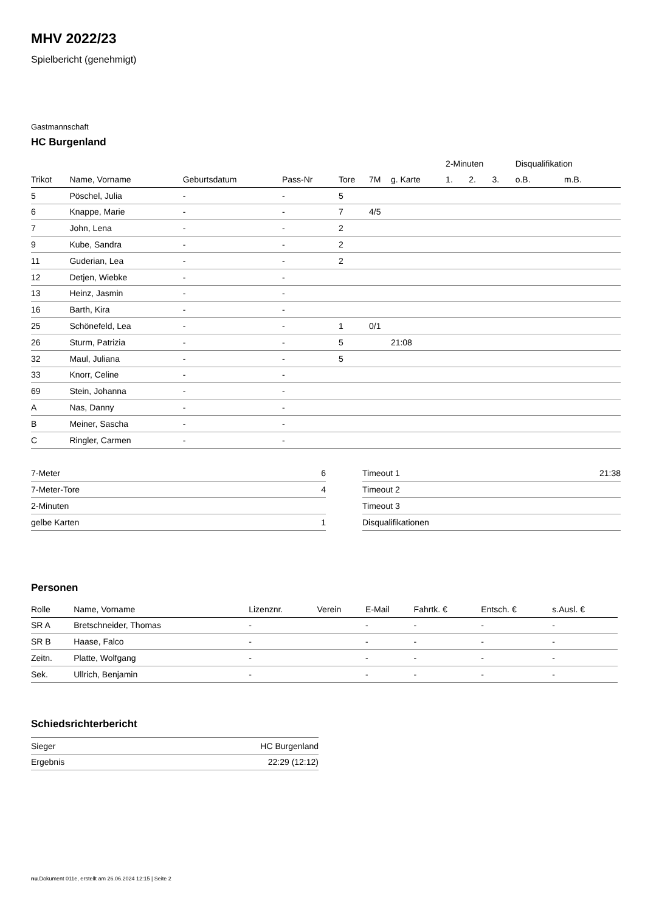MHV 2022/23
Spielbericht (genehmigt)
Gastmannschaft
HC Burgenland
| | | | | | | | 2-Minuten | | | Disqualifikation | |
| --- | --- | --- | --- | --- | --- | --- | --- | --- | --- | --- | --- |
| Trikot | Name, Vorname | Geburtsdatum | Pass-Nr | Tore | 7M | g. Karte | 1. | 2. | 3. | o.B. | m.B. |
| 5 | Pöschel, Julia | - | - | 5 | | | | | | | |
| 6 | Knappe, Marie | - | - | 7 | 4/5 | | | | | | |
| 7 | John, Lena | - | - | 2 | | | | | | | |
| 9 | Kube, Sandra | - | - | 2 | | | | | | | |
| 11 | Guderian, Lea | - | - | 2 | | | | | | | |
| 12 | Detjen, Wiebke | - | - | | | | | | | | |
| 13 | Heinz, Jasmin | - | - | | | | | | | | |
| 16 | Barth, Kira | - | - | | | | | | | | |
| 25 | Schönefeld, Lea | - | - | 1 | 0/1 | | | | | | |
| 26 | Sturm, Patrizia | - | - | 5 | | 21:08 | | | | | |
| 32 | Maul, Juliana | - | - | 5 | | | | | | | |
| 33 | Knorr, Celine | - | - | | | | | | | | |
| 69 | Stein, Johanna | - | - | | | | | | | | |
| A | Nas, Danny | - | - | | | | | | | | |
| B | Meiner, Sascha | - | - | | | | | | | | |
| C | Ringler, Carmen | - | - | | | | | | | | |
| 7-Meter | 6 |
| 7-Meter-Tore | 4 |
| 2-Minuten | |
| gelbe Karten | 1 |
| Timeout 1 | 21:38 |
| Timeout 2 | |
| Timeout 3 | |
| Disqualifikationen | |
Personen
| Rolle | Name, Vorname | Lizenznr. | Verein | E-Mail | Fahrtk. € | Entsch. € | s.Ausl. € |
| --- | --- | --- | --- | --- | --- | --- | --- |
| SR A | Bretschneider, Thomas | - | | - | - | - | - |
| SR B | Haase, Falco | - | | - | - | - | - |
| Zeitn. | Platte, Wolfgang | - | | - | - | - | - |
| Sek. | Ullrich, Benjamin | - | | - | - | - | - |
Schiedsrichterbericht
| Sieger | HC Burgenland |
| Ergebnis | 22:29 (12:12) |
nu.Dokument 011e, erstellt am 26.06.2024 12:15 | Seite 2